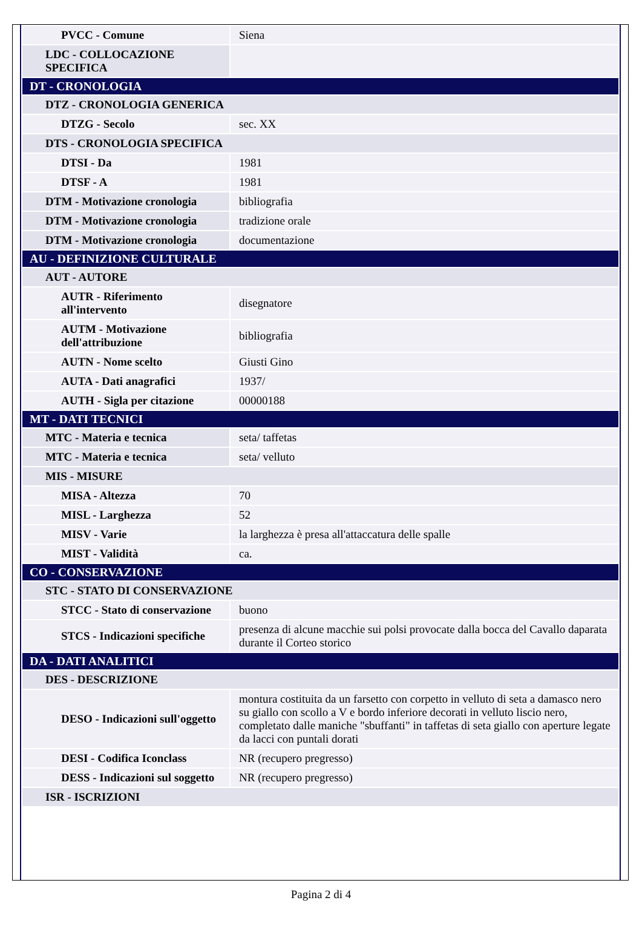| PVCC - Comune | Siena |
| LDC - COLLOCAZIONE SPECIFICA | |
| DT - CRONOLOGIA | |
| DTZ - CRONOLOGIA GENERICA | |
| DTZG - Secolo | sec. XX |
| DTS - CRONOLOGIA SPECIFICA | |
| DTSI - Da | 1981 |
| DTSF - A | 1981 |
| DTM - Motivazione cronologia | bibliografia |
| DTM - Motivazione cronologia | tradizione orale |
| DTM - Motivazione cronologia | documentazione |
| AU - DEFINIZIONE CULTURALE | |
| AUT - AUTORE | |
| AUTR - Riferimento all'intervento | disegnatore |
| AUTM - Motivazione dell'attribuzione | bibliografia |
| AUTN - Nome scelto | Giusti Gino |
| AUTA - Dati anagrafici | 1937/ |
| AUTH - Sigla per citazione | 00000188 |
| MT - DATI TECNICI | |
| MTC - Materia e tecnica | seta/ taffetas |
| MTC - Materia e tecnica | seta/ velluto |
| MIS - MISURE | |
| MISA - Altezza | 70 |
| MISL - Larghezza | 52 |
| MISV - Varie | la larghezza è presa all'attaccatura delle spalle |
| MIST - Validità | ca. |
| CO - CONSERVAZIONE | |
| STC - STATO DI CONSERVAZIONE | |
| STCC - Stato di conservazione | buono |
| STCS - Indicazioni specifiche | presenza di alcune macchie sui polsi provocate dalla bocca del Cavallo daparata durante il Corteo storico |
| DA - DATI ANALITICI | |
| DES - DESCRIZIONE | |
| DESO - Indicazioni sull'oggetto | montura costituita da un farsetto con corpetto in velluto di seta a damasco nero su giallo con scollo a V e bordo inferiore decorati in velluto liscio nero, completato dalle maniche "sbuffanti" in taffetas di seta giallo con aperture legate da lacci con puntali dorati |
| DESI - Codifica Iconclass | NR (recupero pregresso) |
| DESS - Indicazioni sul soggetto | NR (recupero pregresso) |
| ISR - ISCRIZIONI | |
Pagina 2 di 4